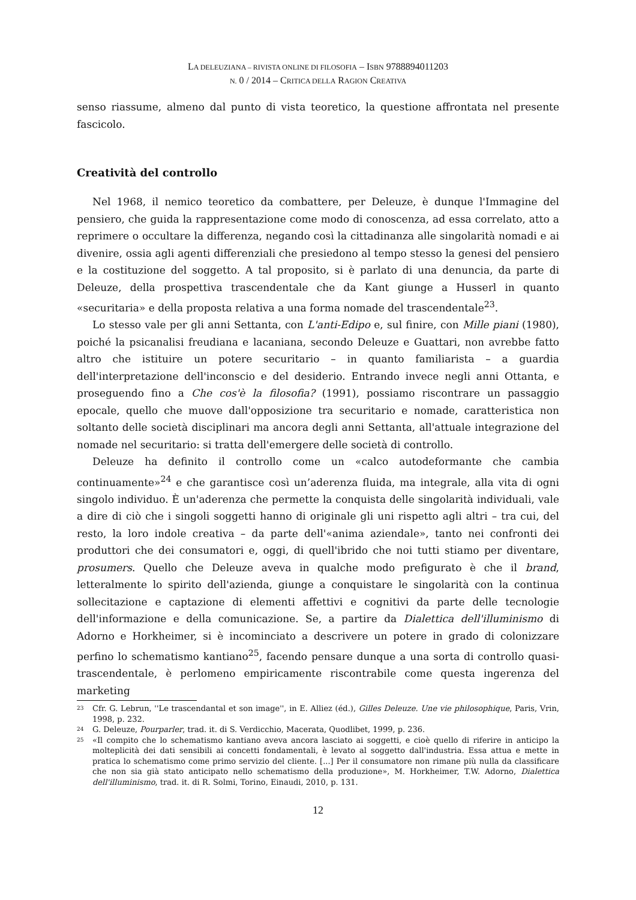LA DELEUZIANA – RIVISTA ONLINE DI FILOSOFIA – ISBN 9788894011203
N. 0 / 2014 – CRITICA DELLA RAGION CREATIVA
senso riassume, almeno dal punto di vista teoretico, la questione affrontata nel presente fascicolo.
Creatività del controllo
Nel 1968, il nemico teoretico da combattere, per Deleuze, è dunque l'Immagine del pensiero, che guida la rappresentazione come modo di conoscenza, ad essa correlato, atto a reprimere o occultare la differenza, negando così la cittadinanza alle singolarità nomadi e ai divenire, ossia agli agenti differenziali che presiedono al tempo stesso la genesi del pensiero e la costituzione del soggetto. A tal proposito, si è parlato di una denuncia, da parte di Deleuze, della prospettiva trascendentale che da Kant giunge a Husserl in quanto «securitaria» e della proposta relativa a una forma nomade del trascendentale<sup>23</sup>.
Lo stesso vale per gli anni Settanta, con L'anti-Edipo e, sul finire, con Mille piani (1980), poiché la psicanalisi freudiana e lacaniana, secondo Deleuze e Guattari, non avrebbe fatto altro che istituire un potere securitario – in quanto familiarista – a guardia dell'interpretazione dell'inconscio e del desiderio. Entrando invece negli anni Ottanta, e proseguendo fino a Che cos'è la filosofia? (1991), possiamo riscontrare un passaggio epocale, quello che muove dall'opposizione tra securitario e nomade, caratteristica non soltanto delle società disciplinari ma ancora degli anni Settanta, all'attuale integrazione del nomade nel securitario: si tratta dell'emergere delle società di controllo.
Deleuze ha definito il controllo come un «calco autodeformante che cambia continuamente»<sup>24</sup> e che garantisce così un’aderenza fluida, ma integrale, alla vita di ogni singolo individuo. È un'aderenza che permette la conquista delle singolarità individuali, vale a dire di ciò che i singoli soggetti hanno di originale gli uni rispetto agli altri – tra cui, del resto, la loro indole creativa – da parte dell'«anima aziendale», tanto nei confronti dei produttori che dei consumatori e, oggi, di quell'ibrido che noi tutti stiamo per diventare, prosumers. Quello che Deleuze aveva in qualche modo prefigurato è che il brand, letteralmente lo spirito dell'azienda, giunge a conquistare le singolarità con la continua sollecitazione e captazione di elementi affettivi e cognitivi da parte delle tecnologie dell'informazione e della comunicazione. Se, a partire da Dialettica dell'illuminismo di Adorno e Horkheimer, si è incominciato a descrivere un potere in grado di colonizzare perfino lo schematismo kantiano<sup>25</sup>, facendo pensare dunque a una sorta di controllo quasi-trascendentale, è perlomeno empiricamente riscontrabile come questa ingerenza del marketing
<sup>23</sup> Cfr. G. Lebrun, ''Le trascendantal et son image'', in E. Alliez (éd.), Gilles Deleuze. Une vie philosophique, Paris, Vrin, 1998, p. 232.
<sup>24</sup> G. Deleuze, Pourparler, trad. it. di S. Verdicchio, Macerata, Quodlibet, 1999, p. 236.
<sup>25</sup> «Il compito che lo schematismo kantiano aveva ancora lasciato ai soggetti, e cioè quello di riferire in anticipo la molteplicità dei dati sensibili ai concetti fondamentali, è levato al soggetto dall'industria. Essa attua e mette in pratica lo schematismo come primo servizio del cliente. [...] Per il consumatore non rimane più nulla da classificare che non sia già stato anticipato nello schematismo della produzione», M. Horkheimer, T.W. Adorno, Dialettica dell'illuminismo, trad. it. di R. Solmi, Torino, Einaudi, 2010, p. 131.
12